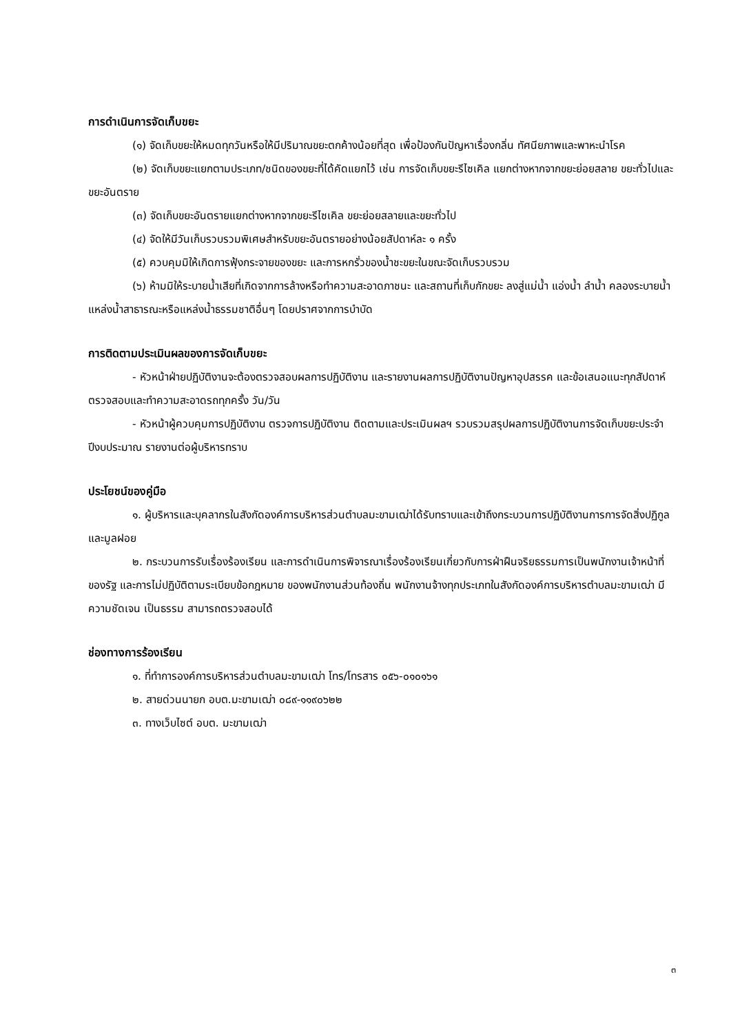การดำเนินการจัดเก็บขยะ
(๑) จัดเก็บขยะให้หมดทุกวันหรือให้มีปริมาณขยะตกค้างน้อยที่สุด เพื่อป้องกันปัญหาเรื่องกลิ่น ทัศนียภาพและพาหะนำโรค
(๒) จัดเก็บขยะแยกตามประเภท/ชนิดของขยะที่ได้คัดแยกไว้ เช่น การจัดเก็บขยะรีไซเคิล แยกต่างหากจากขยะย่อยสลาย ขยะทั่วไปและขยะอันตราย
(๓) จัดเก็บขยะอันตรายแยกต่างหากจากขยะรีไซเคิล ขยะย่อยสลายและขยะทั่วไป
(๔) จัดให้มีวันเก็บรวบรวมพิเศษสำหรับขยะอันตรายอย่างน้อยสัปดาห์ละ ๑ ครั้ง
(๕) ควบคุมมิให้เกิดการฟุ้งกระจายของขยะ และการหกรั่วของน้ำชะขยะในขณะจัดเก็บรวบรวม
(๖) ห้ามมิให้ระบายน้ำเสียที่เกิดจากการล้างหรือทำความสะอาดภาชนะ และสถานที่เก็บกักขยะ ลงสู่แม่น้ำ แอ่งน้ำ ลำน้ำ คลองระบายน้ำ แหล่งน้ำสาธารณะหรือแหล่งน้ำธรรมชาติอื่นๆ โดยปราศจากการบำบัด
การติดตามประเมินผลของการจัดเก็บขยะ
- หัวหน้าฝ่ายปฏิบัติงานจะต้องตรวจสอบผลการปฏิบัติงาน และรายงานผลการปฏิบัติงานปัญหาอุปสรรค และข้อเสนอแนะทุกสัปดาห์ ตรวจสอบและทำความสะอาดรถทุกครั้ง วัน/วัน
- หัวหน้าผู้ควบคุมการปฏิบัติงาน ตรวจการปฏิบัติงาน ติดตามและประเมินผลฯ รวบรวมสรุปผลการปฏิบัติงานการจัดเก็บขยะประจำปีงบประมาณ รายงานต่อผู้บริหารทราบ
ประโยชน์ของคู่มือ
๑. ผู้บริหารและบุคลากรในสังกัดองค์การบริหารส่วนตำบลมะขามเฒ่าได้รับทราบและเข้าถึงกระบวนการปฏิบัติงานการการจัดสิ่งปฏิกูลและมูลฝอย
๒. กระบวนการรับเรื่องร้องเรียน และการดำเนินการพิจารณาเรื่องร้องเรียนเกี่ยวกับการฝ่าฝืนจริยธรรมการเป็นพนักงานเจ้าหน้าที่ของรัฐ และการไม่ปฏิบัติตามระเบียบข้อกฎหมาย ของพนักงานส่วนท้องถิ่น พนักงานจ้างทุกประเภทในสังกัดองค์การบริหารตำบลมะขามเฒ่า มีความชัดเจน เป็นธรรม สามารถตรวจสอบได้
ช่องทางการร้องเรียน
๑. ที่ทำการองค์การบริหารส่วนตำบลมะขามเฒ่า โทร/โทรสาร ๐๕๖-๐๑๐๑๖๑
๒. สายด่วนนายก อบต.มะขามเฒ่า ๐๘๙-๑๑๙๐๖๒๒
๓. ทางเว็บไซต์ อบต. มะขามเฒ่า
๓